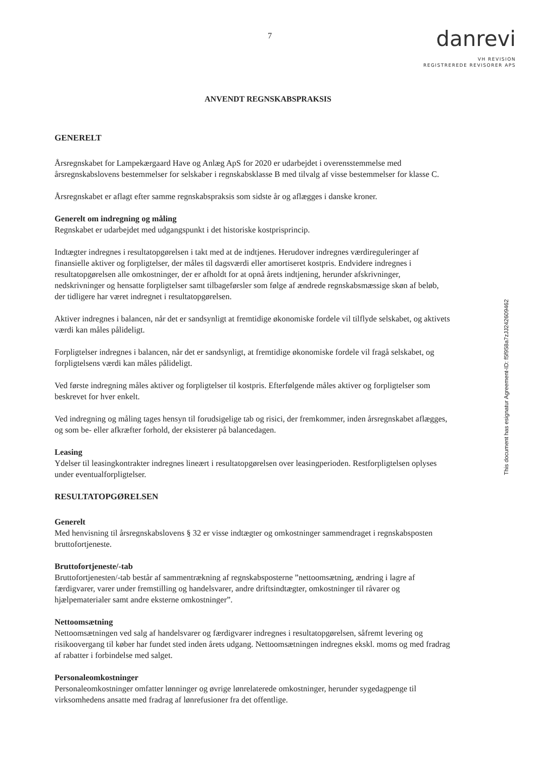7
danrevi
VH REVISION
REGISTREREDE REVISORER APS
ANVENDT REGNSKABSPRAKSIS
GENERELT
Årsregnskabet for Lampekærgaard Have og Anlæg ApS for 2020 er udarbejdet i overensstemmelse med årsregnskabslovens bestemmelser for selskaber i regnskabsklasse B med tilvalg af visse bestemmelser for klasse C.
Årsregnskabet er aflagt efter samme regnskabspraksis som sidste år og aflægges i danske kroner.
Generelt om indregning og måling
Regnskabet er udarbejdet med udgangspunkt i det historiske kostprisprincip.
Indtægter indregnes i resultatopgørelsen i takt med at de indtjenes. Herudover indregnes værdireguleringer af finansielle aktiver og forpligtelser, der måles til dagsværdi eller amortiseret kostpris. Endvidere indregnes i resultatopgørelsen alle omkostninger, der er afholdt for at opnå årets indtjening, herunder afskrivninger, nedskrivninger og hensatte forpligtelser samt tilbageførsler som følge af ændrede regnskabsmæssige skøn af beløb, der tidligere har været indregnet i resultatopgørelsen.
Aktiver indregnes i balancen, når det er sandsynligt at fremtidige økonomiske fordele vil tilflyde selskabet, og aktivets værdi kan måles pålideligt.
Forpligtelser indregnes i balancen, når det er sandsynligt, at fremtidige økonomiske fordele vil fragå selskabet, og forpligtelsens værdi kan måles pålideligt.
Ved første indregning måles aktiver og forpligtelser til kostpris. Efterfølgende måles aktiver og forpligtelser som beskrevet for hver enkelt.
Ved indregning og måling tages hensyn til forudsigelige tab og risici, der fremkommer, inden årsregnskabet aflægges, og som be- eller afkræfter forhold, der eksisterer på balancedagen.
Leasing
Ydelser til leasingkontrakter indregnes lineært i resultatopgørelsen over leasingperioden. Restforpligtelsen oplyses under eventualforpligtelser.
RESULTATOPGØRELSEN
Generelt
Med henvisning til årsregnskabslovens § 32 er visse indtægter og omkostninger sammendraget i regnskabsposten bruttofortjeneste.
Bruttofortjeneste/-tab
Bruttofortjenesten/-tab består af sammentrækning af regnskabsposterne ”nettoomsætning, ændring i lagre af færdigvarer, varer under fremstilling og handelsvarer, andre driftsindtægter, omkostninger til råvarer og hjælpematerialer samt andre eksterne omkostninger”.
Nettoomsætning
Nettoomsætningen ved salg af handelsvarer og færdigvarer indregnes i resultatopgørelsen, såfremt levering og risikoovergang til køber har fundet sted inden årets udgang. Nettoomsætningen indregnes ekskl. moms og med fradrag af rabatter i forbindelse med salget.
Personaleomkostninger
Personaleomkostninger omfatter lønninger og øvrige lønrelaterede omkostninger, herunder sygedagpenge til virksomhedens ansatte med fradrag af lønrefusioner fra det offentlige.
This document has esignatur Agreement-ID: f5f958a7zJJ242609462